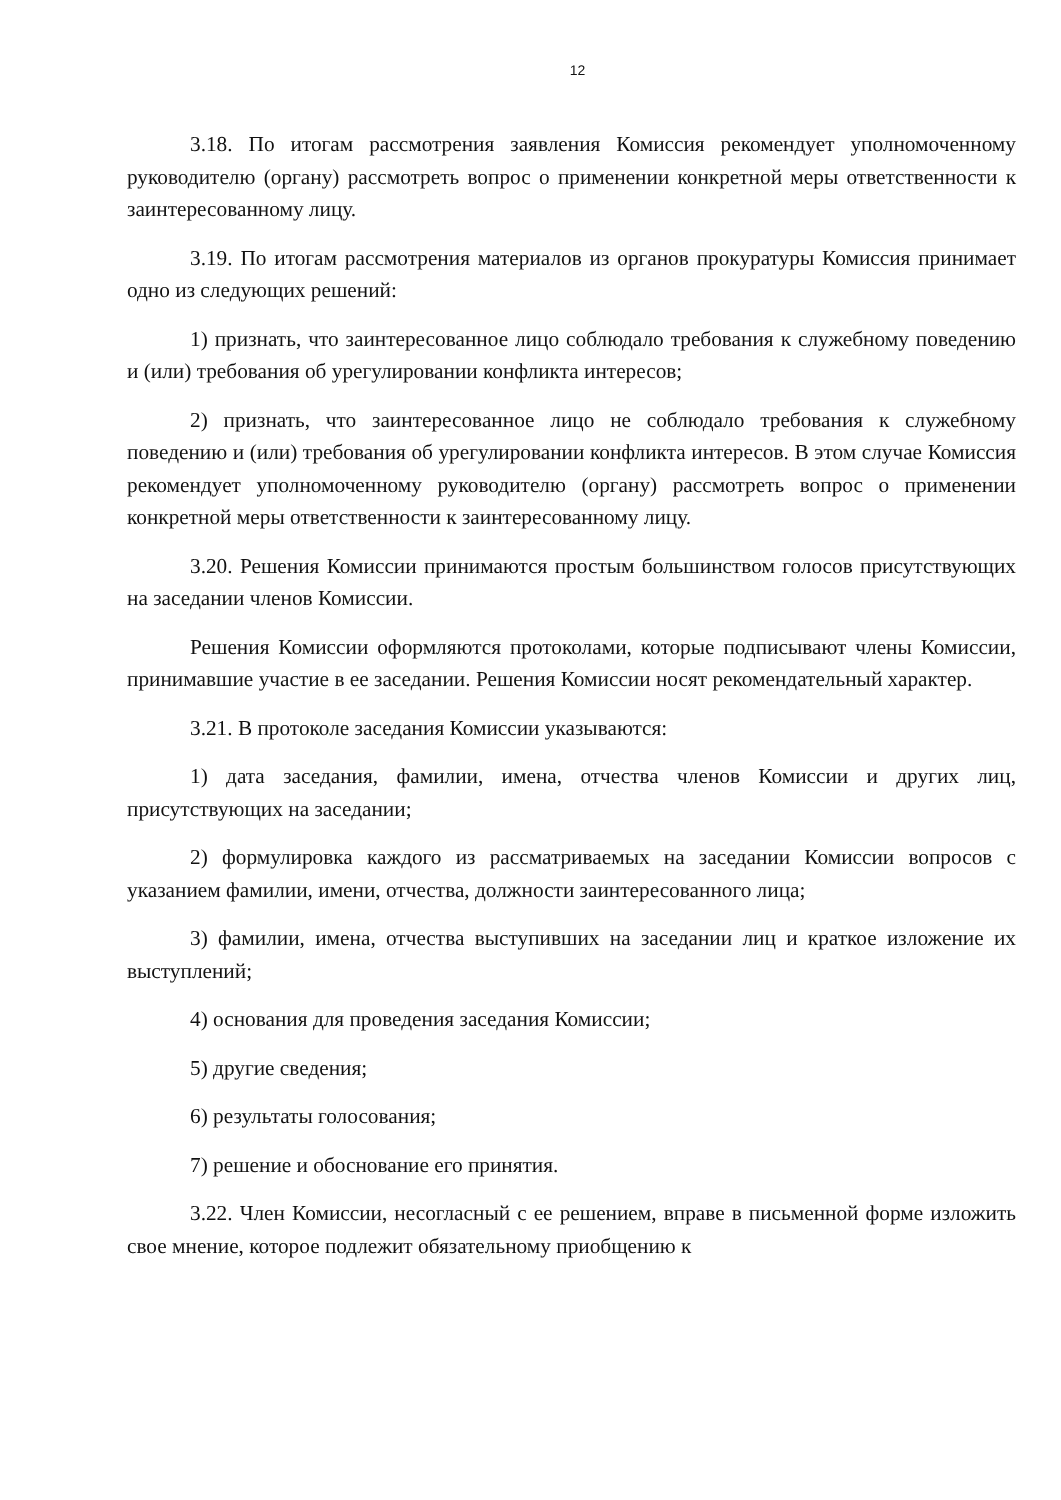12
3.18. По итогам рассмотрения заявления Комиссия рекомендует уполномоченному руководителю (органу) рассмотреть вопрос о применении конкретной меры ответственности к заинтересованному лицу.
3.19. По итогам рассмотрения материалов из органов прокуратуры Комиссия принимает одно из следующих решений:
1) признать, что заинтересованное лицо соблюдало требования к служебному поведению и (или) требования об урегулировании конфликта интересов;
2) признать, что заинтересованное лицо не соблюдало требования к служебному поведению и (или) требования об урегулировании конфликта интересов. В этом случае Комиссия рекомендует уполномоченному руководителю (органу) рассмотреть вопрос о применении конкретной меры ответственности к заинтересованному лицу.
3.20. Решения Комиссии принимаются простым большинством голосов присутствующих на заседании членов Комиссии.
Решения Комиссии оформляются протоколами, которые подписывают члены Комиссии, принимавшие участие в ее заседании. Решения Комиссии носят рекомендательный характер.
3.21. В протоколе заседания Комиссии указываются:
1) дата заседания, фамилии, имена, отчества членов Комиссии и других лиц, присутствующих на заседании;
2) формулировка каждого из рассматриваемых на заседании Комиссии вопросов с указанием фамилии, имени, отчества, должности заинтересованного лица;
3) фамилии, имена, отчества выступивших на заседании лиц и краткое изложение их выступлений;
4) основания для проведения заседания Комиссии;
5) другие сведения;
6) результаты голосования;
7) решение и обоснование его принятия.
3.22. Член Комиссии, несогласный с ее решением, вправе в письменной форме изложить свое мнение, которое подлежит обязательному приобщению к